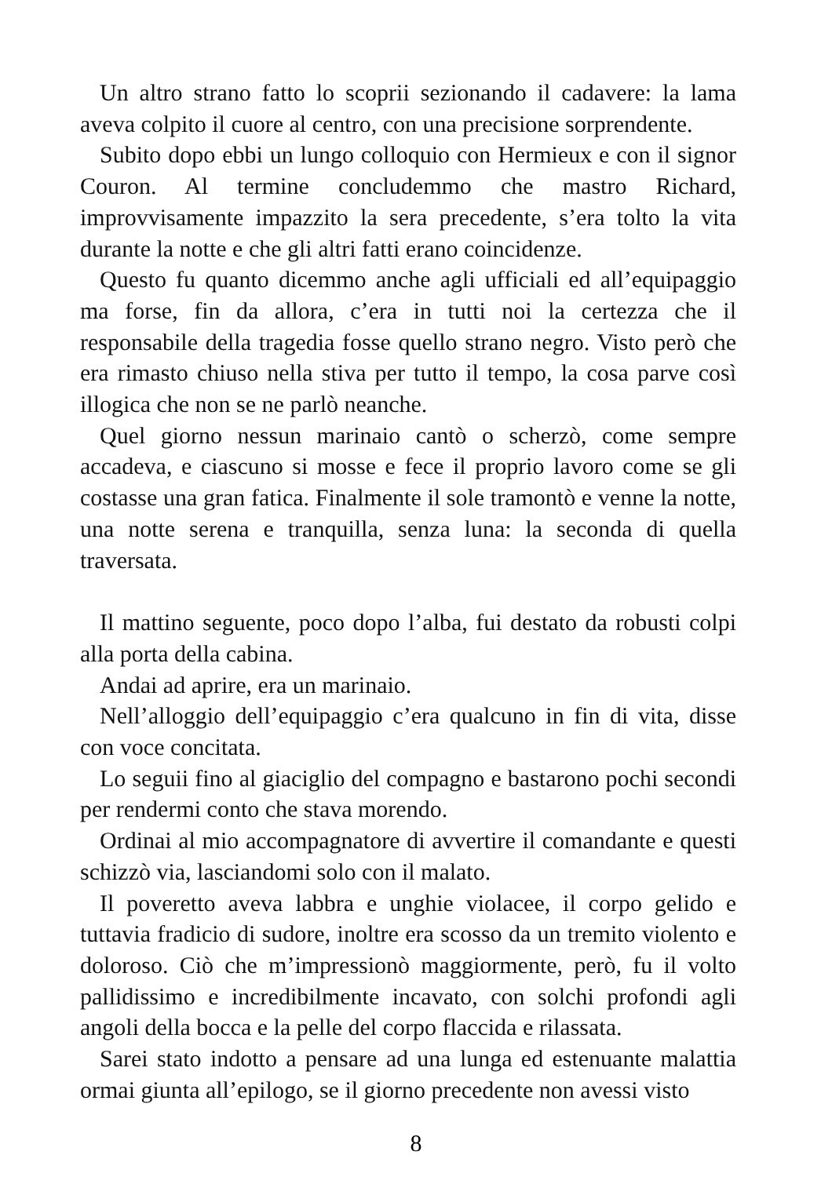Un altro strano fatto lo scoprii sezionando il cadavere: la lama aveva colpito il cuore al centro, con una precisione sorprendente.
Subito dopo ebbi un lungo colloquio con Hermieux e con il signor Couron. Al termine concludemmo che mastro Richard, improvvisamente impazzito la sera precedente, s’era tolto la vita durante la notte e che gli altri fatti erano coincidenze.
Questo fu quanto dicemmo anche agli ufficiali ed all’equipaggio ma forse, fin da allora, c’era in tutti noi la certezza che il responsabile della tragedia fosse quello strano negro. Visto però che era rimasto chiuso nella stiva per tutto il tempo, la cosa parve così illogica che non se ne parlò neanche.
Quel giorno nessun marinaio cantò o scherzò, come sempre accadeva, e ciascuno si mosse e fece il proprio lavoro come se gli costasse una gran fatica. Finalmente il sole tramontò e venne la notte, una notte serena e tranquilla, senza luna: la seconda di quella traversata.
Il mattino seguente, poco dopo l’alba, fui destato da robusti colpi alla porta della cabina.
Andai ad aprire, era un marinaio.
Nell’alloggio dell’equipaggio c’era qualcuno in fin di vita, disse con voce concitata.
Lo seguii fino al giaciglio del compagno e bastarono pochi secondi per rendermi conto che stava morendo.
Ordinai al mio accompagnatore di avvertire il comandante e questi schizzò via, lasciandomi solo con il malato.
Il poveretto aveva labbra e unghie violacee, il corpo gelido e tuttavia fradicio di sudore, inoltre era scosso da un tremito violento e doloroso. Ciò che m’impressionò maggiormente, però, fu il volto pallidissimo e incredibilmente incavato, con solchi profondi agli angoli della bocca e la pelle del corpo flaccida e rilassata.
Sarei stato indotto a pensare ad una lunga ed estenuante malattia ormai giunta all’epilogo, se il giorno precedente non avessi visto
8